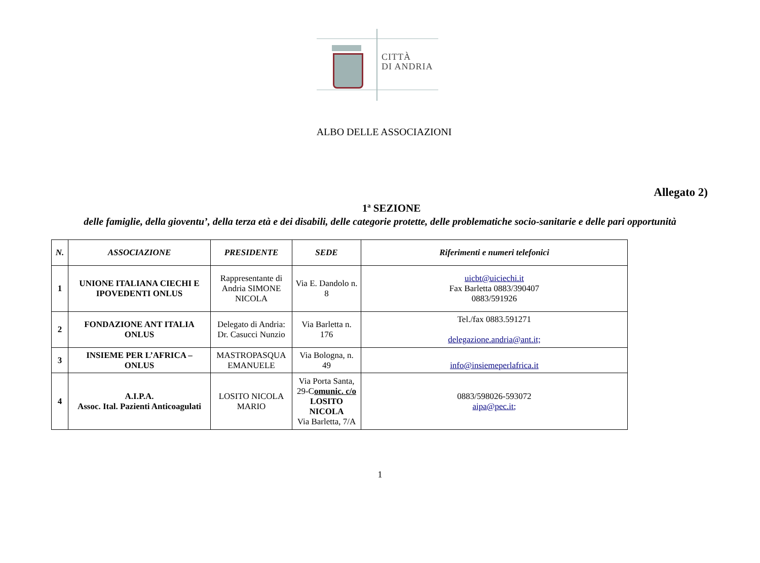CITTÀ
DI ANDRIA
ALBO DELLE ASSOCIAZIONI
Allegato 2)
1ª SEZIONE
delle famiglie, della gioventu’, della terza età e dei disabili, delle categorie protette, delle problematiche socio-sanitarie e delle pari opportunità
| N. | ASSOCIAZIONE | PRESIDENTE | SEDE | Riferimenti e numeri telefonici |
| --- | --- | --- | --- | --- |
| 1 | UNIONE ITALIANA CIECHI E IPOVEDENTI ONLUS | Rappresentante di Andria SIMONE NICOLA | Via E. Dandolo n. 8 | uicbt@uiciechi.it Fax Barletta 0883/390407 0883/591926 |
| 2 | FONDAZIONE ANT ITALIA ONLUS | Delegato di Andria: Dr. Casucci Nunzio | Via Barletta n. 176 | Tel./fax 0883.591271 delegazione.andria@ant.it; |
| 3 | INSIEME PER L’AFRICA – ONLUS | MASTROPASQUA EMANUELE | Via Bologna, n. 49 | info@insiemeperlafrica.it |
| 4 | A.I.P.A. Assoc. Ital. Pazienti Anticoagulati | LOSITO NICOLA MARIO | Via Porta Santa, 29-C omunic. c/o LOSITO NICOLA Via Barletta, 7/A | 0883/598026-593072 aipa@pec.it; |
1